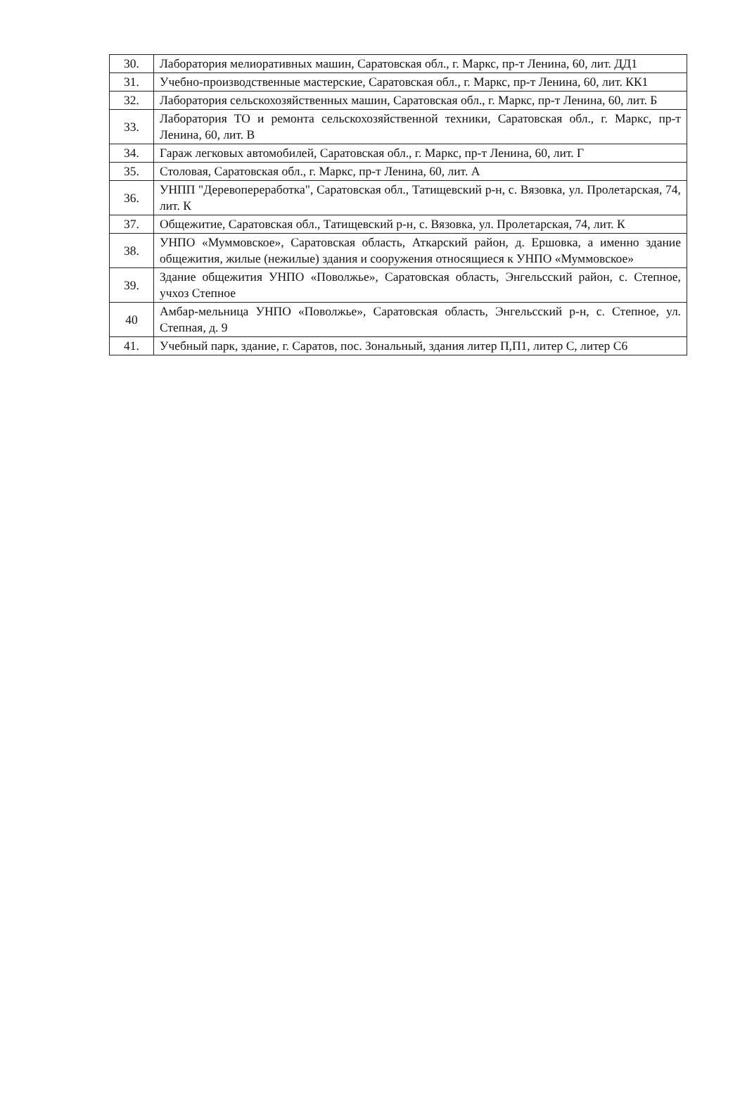| 30. | Лаборатория мелиоративных машин, Саратовская обл., г. Маркс, пр-т Ленина, 60, лит. ДД1 |
| 31. | Учебно-производственные мастерские, Саратовская обл., г. Маркс, пр-т Ленина, 60, лит. КК1 |
| 32. | Лаборатория сельскохозяйственных машин, Саратовская обл., г. Маркс, пр-т Ленина, 60, лит. Б |
| 33. | Лаборатория ТО и ремонта сельскохозяйственной техники, Саратовская обл., г. Маркс, пр-т Ленина, 60, лит. В |
| 34. | Гараж легковых автомобилей, Саратовская обл., г. Маркс, пр-т Ленина, 60, лит. Г |
| 35. | Столовая, Саратовская обл., г. Маркс, пр-т Ленина, 60, лит. А |
| 36. | УНПП "Деревопереработка", Саратовская обл., Татищевский р-н, с. Вязовка, ул. Пролетарская, 74, лит. К |
| 37. | Общежитие, Саратовская обл., Татищевский р-н, с. Вязовка, ул. Пролетарская, 74, лит. К |
| 38. | УНПО «Муммовское», Саратовская область, Аткарский район, д. Ершовка, а именно здание общежития, жилые (нежилые) здания и сооружения относящиеся к УНПО «Муммовское» |
| 39. | Здание общежития УНПО «Поволжье», Саратовская область, Энгельсский район, с. Степное, учхоз Степное |
| 40 | Амбар-мельница УНПО «Поволжье», Саратовская область, Энгельсский р-н, с. Степное, ул. Степная, д. 9 |
| 41. | Учебный парк, здание, г. Саратов, пос. Зональный, здания литер П,П1, литер С, литер С6 |